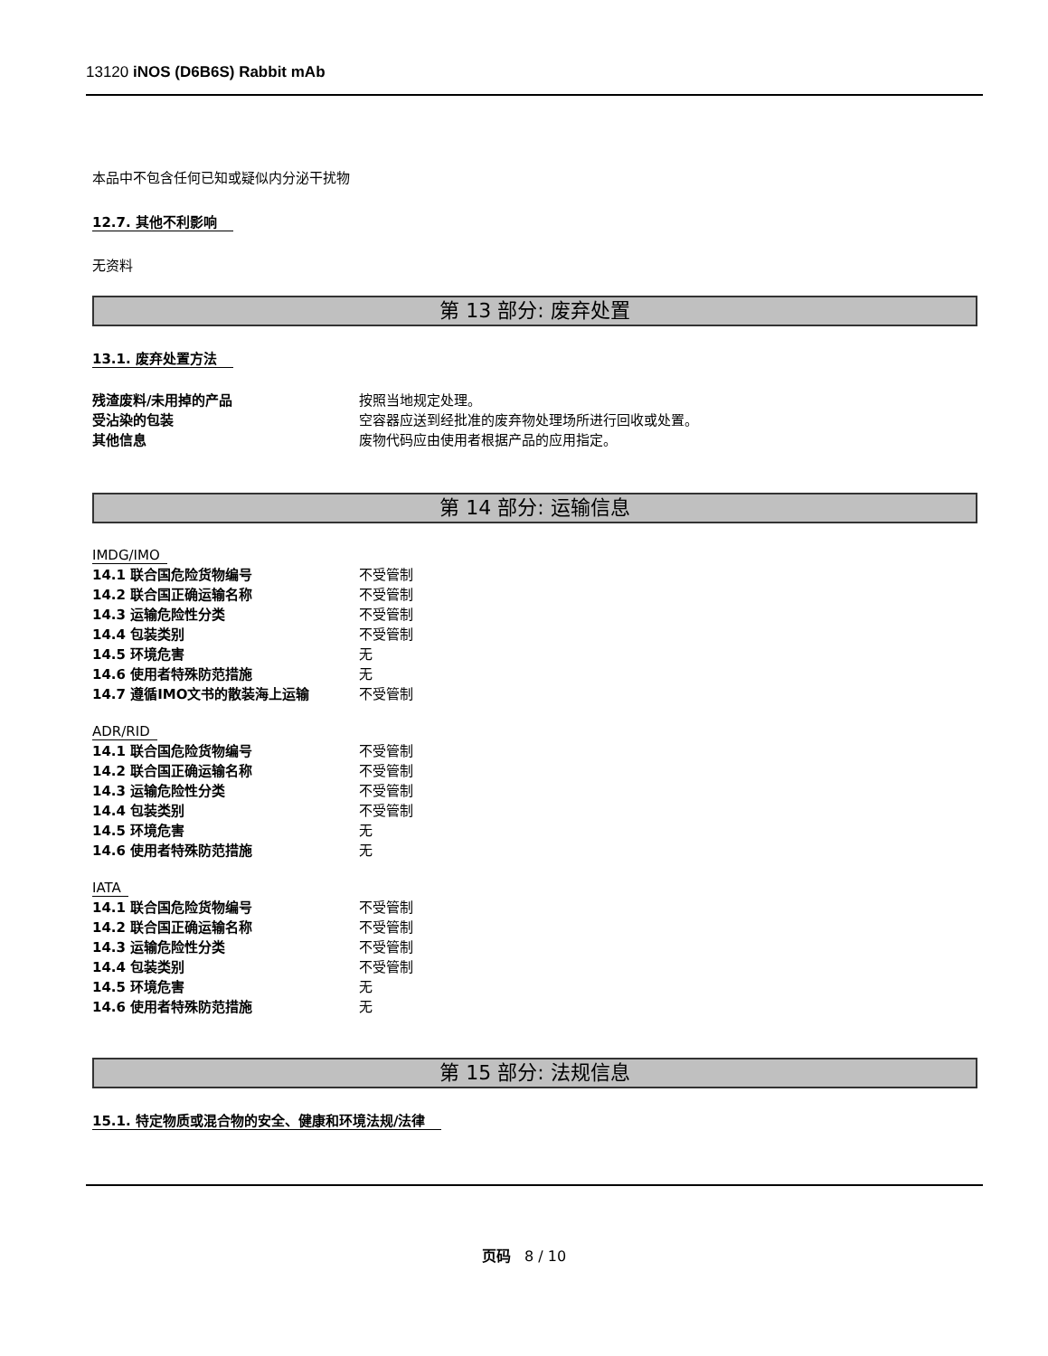13120 iNOS (D6B6S) Rabbit mAb
本品中不包含任何已知或疑似内分泌干扰物
12.7. 其他不利影响
无资料
第 13 部分: 废弃处置
13.1. 废弃处置方法
| 残渣废料/未用掉的产品 | 按照当地规定处理。 |
| 受沾染的包装 | 空容器应送到经批准的废弃物处理场所进行回收或处置。 |
| 其他信息 | 废物代码应由使用者根据产品的应用指定。 |
第 14 部分: 运输信息
IMDG/IMO
| 14.1 联合国危险货物编号 | 不受管制 |
| 14.2 联合国正确运输名称 | 不受管制 |
| 14.3 运输危险性分类 | 不受管制 |
| 14.4 包装类别 | 不受管制 |
| 14.5 环境危害 | 无 |
| 14.6 使用者特殊防范措施 | 无 |
| 14.7 遵循IMO文书的散装海上运输 | 不受管制 |
ADR/RID
| 14.1 联合国危险货物编号 | 不受管制 |
| 14.2 联合国正确运输名称 | 不受管制 |
| 14.3 运输危险性分类 | 不受管制 |
| 14.4 包装类别 | 不受管制 |
| 14.5 环境危害 | 无 |
| 14.6 使用者特殊防范措施 | 无 |
IATA
| 14.1 联合国危险货物编号 | 不受管制 |
| 14.2 联合国正确运输名称 | 不受管制 |
| 14.3 运输危险性分类 | 不受管制 |
| 14.4 包装类别 | 不受管制 |
| 14.5 环境危害 | 无 |
| 14.6 使用者特殊防范措施 | 无 |
第 15 部分: 法规信息
15.1. 特定物质或混合物的安全、健康和环境法规/法律
页码 8 / 10